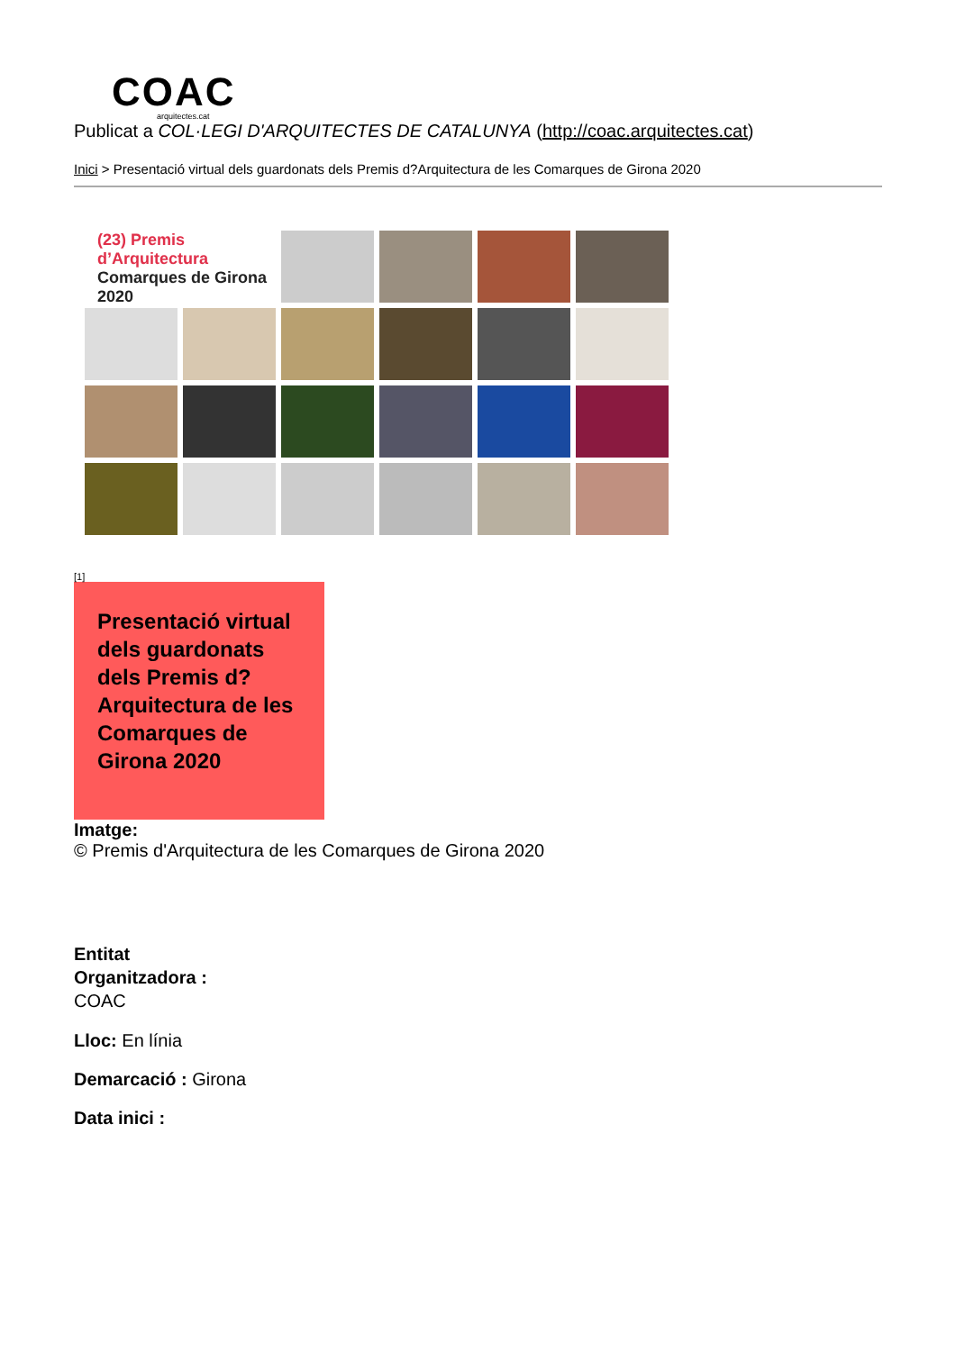COAC
arquitectes.cat
Publicat a COL·LEGI D'ARQUITECTES DE CATALUNYA (http://coac.arquitectes.cat)
Inici > Presentació virtual dels guardonats dels Premis d?Arquitectura de les Comarques de Girona 2020
(23) Premis d’Arquitectura
Comarques de Girona 2020
[1]
Presentació virtual dels guardonats dels Premis d?Arquitectura de les Comarques de Girona 2020
Imatge:
© Premis d'Arquitectura de les Comarques de Girona 2020
Entitat
Organitzadora :
COAC
Lloc: En línia
Demarcació : Girona
Data inici :